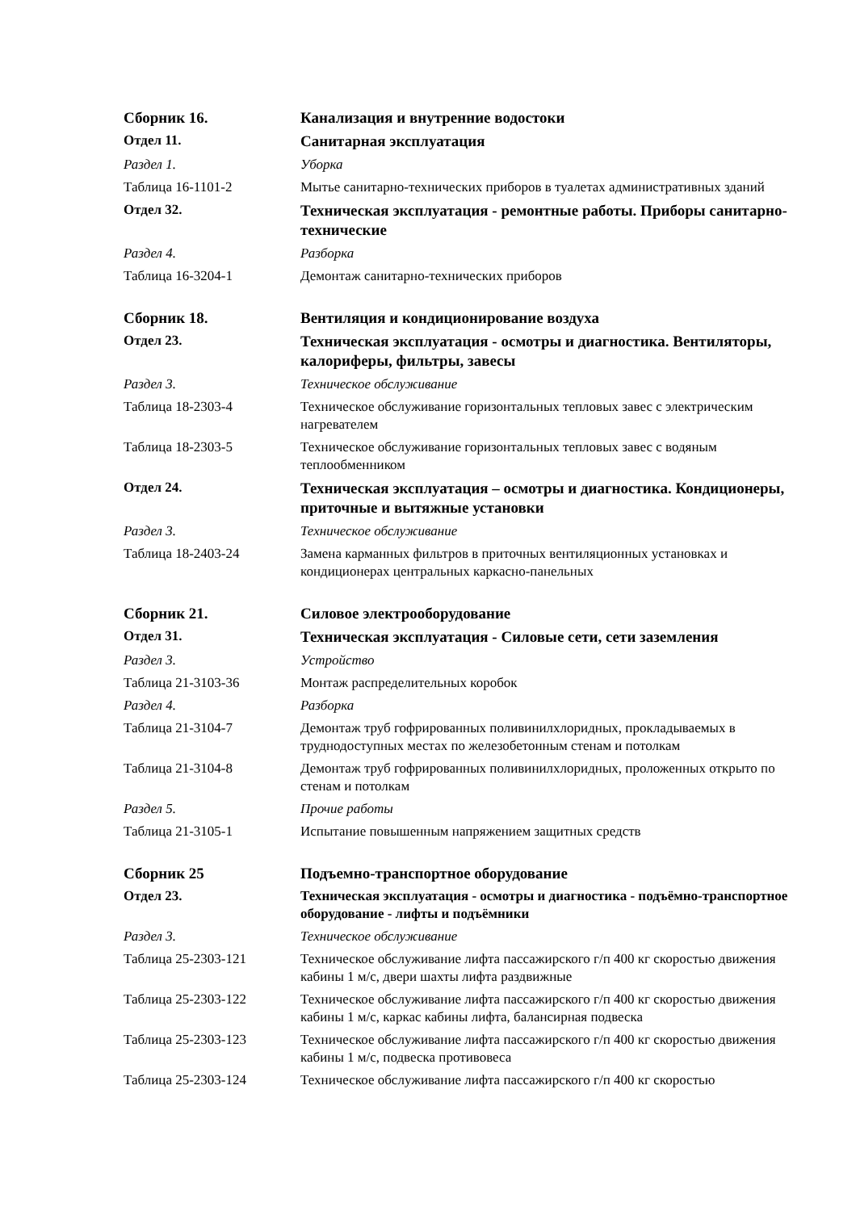Сборник 16. Канализация и внутренние водостоки
Отдел 11.
Санитарная эксплуатация
Раздел 1. Уборка
Таблица 16-1101-2 Мытье санитарно-технических приборов в туалетах административных зданий
Отдел 32.
Техническая эксплуатация - ремонтные работы. Приборы санитарно-технические
Раздел 4. Разборка
Таблица 16-3204-1 Демонтаж санитарно-технических приборов
Сборник 18. Вентиляция и кондиционирование воздуха
Отдел 23.
Техническая эксплуатация - осмотры и диагностика. Вентиляторы, калориферы, фильтры, завесы
Раздел 3. Техническое обслуживание
Таблица 18-2303-4 Техническое обслуживание горизонтальных тепловых завес с электрическим нагревателем
Таблица 18-2303-5 Техническое обслуживание горизонтальных тепловых завес с водяным теплообменником
Отдел 24.
Техническая эксплуатация – осмотры и диагностика. Кондиционеры, приточные и вытяжные установки
Раздел 3. Техническое обслуживание
Таблица 18-2403-24 Замена карманных фильтров в приточных вентиляционных установках и кондиционерах центральных каркасно-панельных
Сборник 21. Силовое электрооборудование
Отдел 31.
Техническая эксплуатация - Силовые сети, сети заземления
Раздел 3. Устройство
Таблица 21-3103-36 Монтаж распределительных коробок
Раздел 4. Разборка
Таблица 21-3104-7 Демонтаж труб гофрированных поливинилхлоридных, прокладываемых в труднодоступных местах по железобетонным стенам и потолкам
Таблица 21-3104-8 Демонтаж труб гофрированных поливинилхлоридных, проложенных открыто по стенам и потолкам
Раздел 5. Прочие работы
Таблица 21-3105-1 Испытание повышенным напряжением защитных средств
Сборник 25 Подъемно-транспортное оборудование
Отдел 23. Техническая эксплуатация - осмотры и диагностика - подъёмно-транспортное оборудование - лифты и подъёмники
Раздел 3. Техническое обслуживание
Таблица 25-2303-121 Техническое обслуживание лифта пассажирского г/п 400 кг скоростью движения кабины 1 м/с, двери шахты лифта раздвижные
Таблица 25-2303-122 Техническое обслуживание лифта пассажирского г/п 400 кг скоростью движения кабины 1 м/с, каркас кабины лифта, балансирная подвеска
Таблица 25-2303-123 Техническое обслуживание лифта пассажирского г/п 400 кг скоростью движения кабины 1 м/с, подвеска противовеса
Таблица 25-2303-124 Техническое обслуживание лифта пассажирского г/п 400 кг скоростью